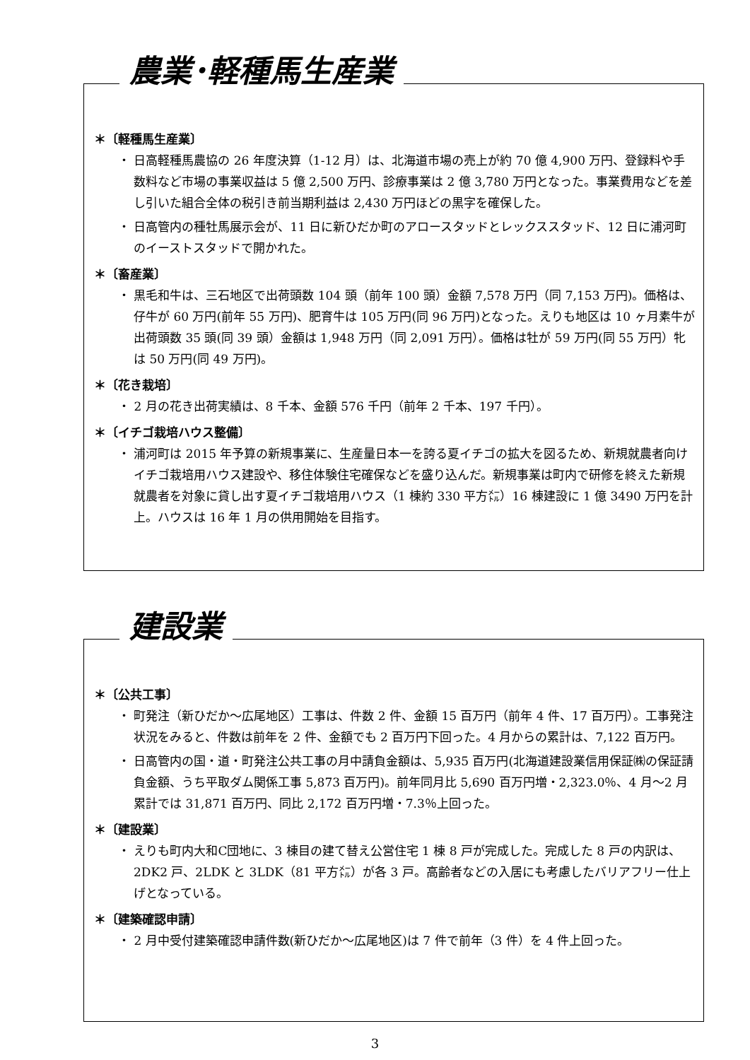農業･軽種馬生産業
＊〔軽種馬生産業〕
・ 日高軽種馬農協の 26 年度決算（1-12 月）は、北海道市場の売上が約 70 億 4,900 万円、登録料や手数料など市場の事業収益は 5 億 2,500 万円、診療事業は 2 億 3,780 万円となった。事業費用などを差し引いた組合全体の税引き前当期利益は 2,430 万円ほどの黒字を確保した。
・ 日高管内の種牡馬展示会が、11 日に新ひだか町のアロースタッドとレックススタッド、12 日に浦河町のイーストスタッドで開かれた。
＊〔畜産業〕
・ 黒毛和牛は、三石地区で出荷頭数 104 頭（前年 100 頭）金額 7,578 万円（同 7,153 万円)。価格は、仔牛が 60 万円(前年 55 万円)、肥育牛は 105 万円(同 96 万円)となった。えりも地区は 10 ヶ月素牛が出荷頭数 35 頭(同 39 頭）金額は 1,948 万円（同 2,091 万円）。価格は牡が 59 万円(同 55 万円）牝は 50 万円(同 49 万円)。
＊〔花き栽培〕
・ 2 月の花き出荷実績は、8 千本、金額 576 千円（前年 2 千本、197 千円）。
＊〔イチゴ栽培ハウス整備〕
・ 浦河町は 2015 年予算の新規事業に、生産量日本一を誇る夏イチゴの拡大を図るため、新規就農者向けイチゴ栽培用ハウス建設や、移住体験住宅確保などを盛り込んだ。新規事業は町内で研修を終えた新規就農者を対象に貸し出す夏イチゴ栽培用ハウス（1 棟約 330 平方㍍）16 棟建設に 1 億 3490 万円を計上。ハウスは 16 年 1 月の供用開始を目指す。
建設業
＊〔公共工事〕
・ 町発注（新ひだか～広尾地区）工事は、件数 2 件、金額 15 百万円（前年 4 件、17 百万円）。工事発注状況をみると、件数は前年を 2 件、金額でも 2 百万円下回った。4 月からの累計は、7,122 百万円。
・ 日高管内の国・道・町発注公共工事の月中請負金額は、5,935 百万円(北海道建設業信用保証㈱の保証請負金額、うち平取ダム関係工事 5,873 百万円)。前年同月比 5,690 百万円増・2,323.0％、4 月～2 月累計では 31,871 百万円、同比 2,172 百万円増・7.3％上回った。
＊〔建設業〕
・ えりも町内大和C団地に、3 棟目の建て替え公営住宅 1 棟 8 戸が完成した。完成した 8 戸の内訳は、2DK2 戸、2LDK と 3LDK（81 平方㍍）が各 3 戸。高齢者などの入居にも考慮したバリアフリー仕上げとなっている。
＊〔建築確認申請〕
・ 2 月中受付建築確認申請件数(新ひだか～広尾地区)は 7 件で前年（3 件）を 4 件上回った。
3